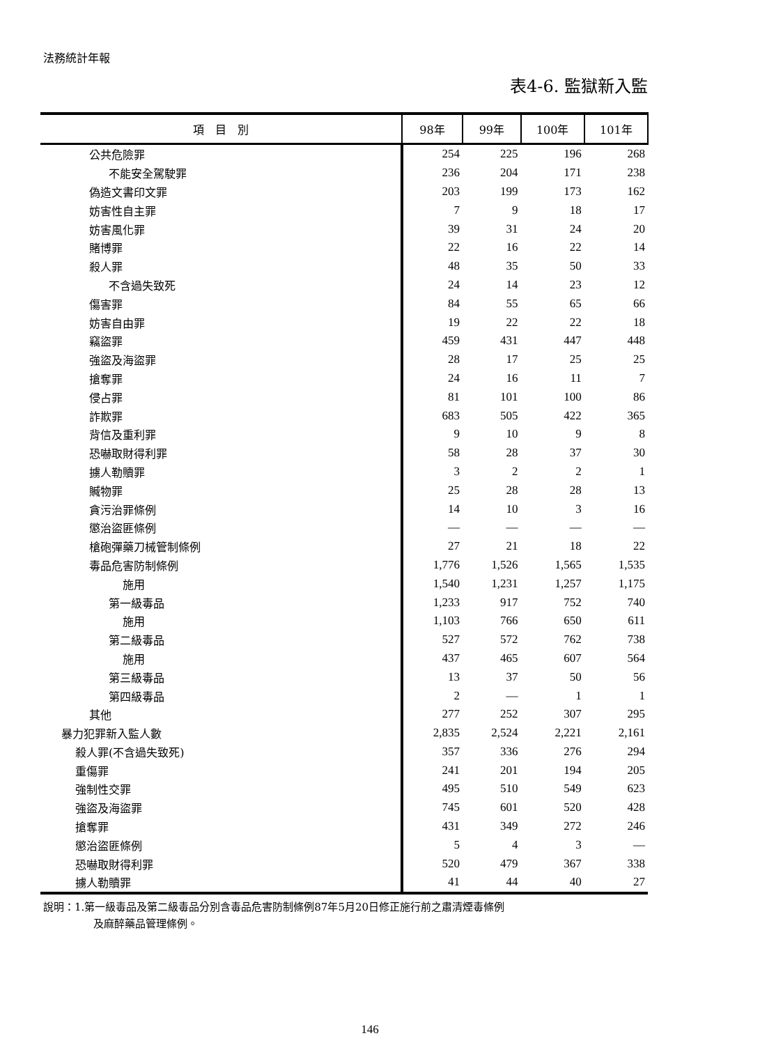法務統計年報
表4-6. 監獄新入監
| 項 目 別 | 98年 | 99年 | 100年 | 101年 |
| --- | --- | --- | --- | --- |
| 公共危險罪 | 254 | 225 | 196 | 268 |
| 不能安全駕駛罪 | 236 | 204 | 171 | 238 |
| 偽造文書印文罪 | 203 | 199 | 173 | 162 |
| 妨害性自主罪 | 7 | 9 | 18 | 17 |
| 妨害風化罪 | 39 | 31 | 24 | 20 |
| 賭博罪 | 22 | 16 | 22 | 14 |
| 殺人罪 | 48 | 35 | 50 | 33 |
| 不含過失致死 | 24 | 14 | 23 | 12 |
| 傷害罪 | 84 | 55 | 65 | 66 |
| 妨害自由罪 | 19 | 22 | 22 | 18 |
| 竊盜罪 | 459 | 431 | 447 | 448 |
| 強盜及海盜罪 | 28 | 17 | 25 | 25 |
| 搶奪罪 | 24 | 16 | 11 | 7 |
| 侵占罪 | 81 | 101 | 100 | 86 |
| 詐欺罪 | 683 | 505 | 422 | 365 |
| 背信及重利罪 | 9 | 10 | 9 | 8 |
| 恐嚇取財得利罪 | 58 | 28 | 37 | 30 |
| 擄人勒贖罪 | 3 | 2 | 2 | 1 |
| 贓物罪 | 25 | 28 | 28 | 13 |
| 貪污治罪條例 | 14 | 10 | 3 | 16 |
| 懲治盜匪條例 | — | — | — | — |
| 槍砲彈藥刀械管制條例 | 27 | 21 | 18 | 22 |
| 毒品危害防制條例 | 1,776 | 1,526 | 1,565 | 1,535 |
| 施用 | 1,540 | 1,231 | 1,257 | 1,175 |
| 第一級毒品 | 1,233 | 917 | 752 | 740 |
| 施用 | 1,103 | 766 | 650 | 611 |
| 第二級毒品 | 527 | 572 | 762 | 738 |
| 施用 | 437 | 465 | 607 | 564 |
| 第三級毒品 | 13 | 37 | 50 | 56 |
| 第四級毒品 | 2 | — | 1 | 1 |
| 其他 | 277 | 252 | 307 | 295 |
| 暴力犯罪新入監人數 | 2,835 | 2,524 | 2,221 | 2,161 |
| 殺人罪(不含過失致死) | 357 | 336 | 276 | 294 |
| 重傷罪 | 241 | 201 | 194 | 205 |
| 強制性交罪 | 495 | 510 | 549 | 623 |
| 強盜及海盜罪 | 745 | 601 | 520 | 428 |
| 搶奪罪 | 431 | 349 | 272 | 246 |
| 懲治盜匪條例 | 5 | 4 | 3 | — |
| 恐嚇取財得利罪 | 520 | 479 | 367 | 338 |
| 擄人勒贖罪 | 41 | 44 | 40 | 27 |
說明：1.第一級毒品及第二級毒品分別含毒品危害防制條例87年5月20日修正施行前之肅清煙毒條例
及麻醉藥品管理條例。
146